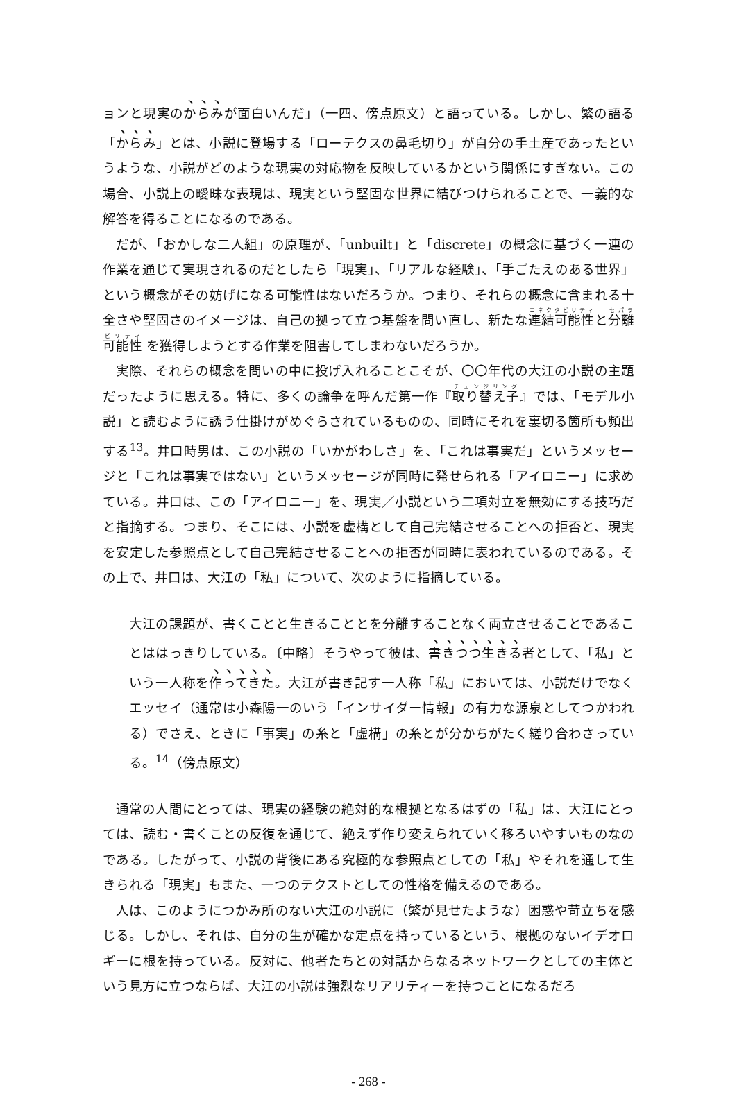ョンと現実のからみが面白いんだ」（一四、傍点原文）と語っている。しかし、繁の語る「からみ」とは、小説に登場する「ローテクスの鼻毛切り」が自分の手土産であったというような、小説がどのような現実の対応物を反映しているかという関係にすぎない。この場合、小説上の曖昧な表現は、現実という堅固な世界に結びつけられることで、一義的な解答を得ることになるのである。
だが、「おかしな二人組」の原理が、「unbuilt」と「discrete」の概念に基づく一連の作業を通じて実現されるのだとしたら「現実」、「リアルな経験」、「手ごたえのある世界」という概念がその妨げになる可能性はないだろうか。つまり、それらの概念に含まれる十全さや堅固さのイメージは、自己の拠って立つ基盤を問い直し、新たな連結可能性と分離可能性 を獲得しようとする作業を阻害してしまわないだろうか。
実際、それらの概念を問いの中に投げ入れることこそが、〇〇年代の大江の小説の主題だったように思える。特に、多くの論争を呼んだ第一作『取り替え子』では、「モデル小説」と読むように誘う仕掛けがめぐらされているものの、同時にそれを裏切る箇所も頻出する<sup>13</sup>。井口時男は、この小説の「いかがわしさ」を、「これは事実だ」というメッセージと「これは事実ではない」というメッセージが同時に発せられる「アイロニー」に求めている。井口は、この「アイロニー」を、現実／小説という二項対立を無効にする技巧だと指摘する。つまり、そこには、小説を虚構として自己完結させることへの拒否と、現実を安定した参照点として自己完結させることへの拒否が同時に表われているのである。その上で、井口は、大江の「私」について、次のように指摘している。
大江の課題が、書くことと生きることとを分離することなく両立させることであることははっきりしている。〔中略〕そうやって彼は、書きつつ生きる者として、「私」という一人称を作ってきた。大江が書き記す一人称「私」においては、小説だけでなくエッセイ（通常は小森陽一のいう「インサイダー情報」の有力な源泉としてつかわれる）でさえ、ときに「事実」の糸と「虚構」の糸とが分かちがたく縒り合わさっている。<sup>14</sup>（傍点原文）
通常の人間にとっては、現実の経験の絶対的な根拠となるはずの「私」は、大江にとっては、読む・書くことの反復を通じて、絶えず作り変えられていく移ろいやすいものなのである。したがって、小説の背後にある究極的な参照点としての「私」やそれを通して生きられる「現実」もまた、一つのテクストとしての性格を備えるのである。
人は、このようにつかみ所のない大江の小説に（繁が見せたような）困惑や苛立ちを感じる。しかし、それは、自分の生が確かな定点を持っているという、根拠のないイデオロギーに根を持っている。反対に、他者たちとの対話からなるネットワークとしての主体という見方に立つならば、大江の小説は強烈なリアリティーを持つことになるだろ
- 268 -